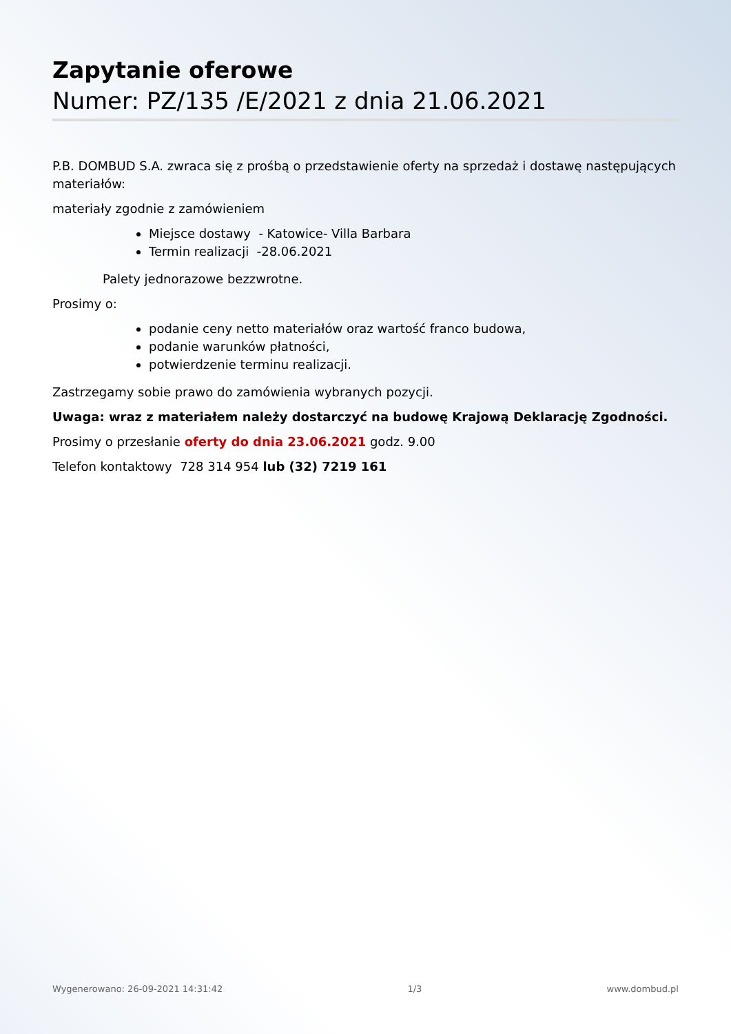Zapytanie oferowe
Numer: PZ/135 /E/2021 z dnia 21.06.2021
P.B. DOMBUD S.A. zwraca się z prośbą o przedstawienie oferty na sprzedaż i dostawę następujących materiałów:
materiały zgodnie z zamówieniem
Miejsce dostawy - Katowice- Villa Barbara
Termin realizacji -28.06.2021
Palety jednorazowe bezzwrotne.
Prosimy o:
podanie ceny netto materiałów oraz wartość franco budowa,
podanie warunków płatności,
potwierdzenie terminu realizacji.
Zastrzegamy sobie prawo do zamówienia wybranych pozycji.
Uwaga: wraz z materiałem należy dostarczyć na budowę Krajową Deklarację Zgodności.
Prosimy o przesłanie oferty do dnia 23.06.2021 godz. 9.00
Telefon kontaktowy 728 314 954 lub (32) 7219 161
Wygenerowano: 26-09-2021 14:31:42 1/3 www.dombud.pl